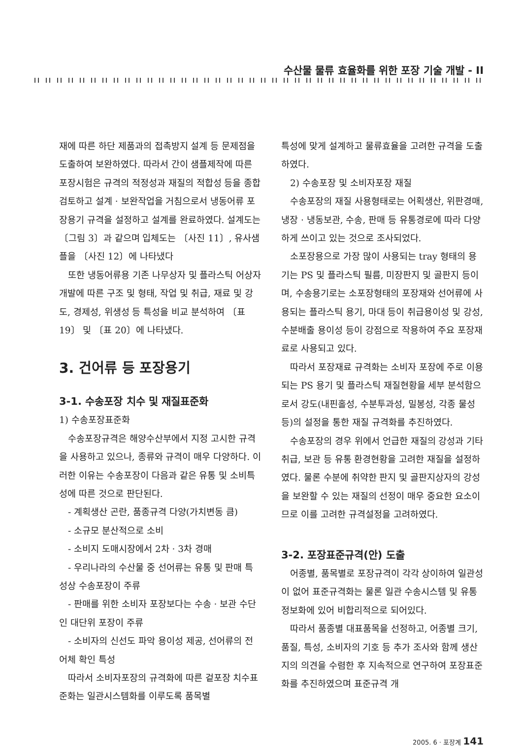수산물 물류 효율화를 위한 포장 기술 개발 - II
재에 따른 하단 제품과의 접촉방지 설계 등 문제점을 도출하여 보완하였다. 따라서 간이 샘플제작에 따른 포장시험은 규격의 적정성과 재질의 적합성 등을 종합검토하고 설계 · 보완작업을 거침으로서 냉동어류 포장용기 규격을 설정하고 설계를 완료하였다. 설계도는 〔그림 3〕과 같으며 입체도는 〔사진 11〕, 유사샘플을 〔사진 12〕에 나타냈다
또한 냉동어류용 기존 나무상자 및 플라스틱 어상자 개발에 따른 구조 및 형태, 작업 및 취급, 재료 및 강도, 경제성, 위생성 등 특성을 비교 분석하여 〔표 19〕 및 〔표 20〕에 나타냈다.
3. 건어류 등 포장용기
3-1. 수송포장 치수 및 재질표준화
1) 수송포장표준화
수송포장규격은 해양수산부에서 지정 고시한 규격을 사용하고 있으나, 종류와 규격이 매우 다양하다. 이러한 이유는 수송포장이 다음과 같은 유통 및 소비특성에 따른 것으로 판단된다.
- 계획생산 곤란, 품종규격 다양(가치변동 큼)
- 소규모 분산적으로 소비
- 소비지 도매시장에서 2차 · 3차 경매
- 우리나라의 수산물 중 선어류는 유통 및 판매 특성상 수송포장이 주류
- 판매를 위한 소비자 포장보다는 수송 · 보관 수단인 대단위 포장이 주류
- 소비자의 신선도 파악 용이성 제공, 선어류의 전어체 확인 특성
따라서 소비자포장의 규격화에 따른 겉포장 치수표준화는 일관시스템화를 이루도록 품목별
특성에 맞게 설계하고 물류효율을 고려한 규격을 도출하였다.
2) 수송포장 및 소비자포장 재질
수송포장의 재질 사용형태로는 어획생산, 위판경매, 냉장 · 냉동보관, 수송, 판매 등 유통경로에 따라 다양하게 쓰이고 있는 것으로 조사되었다.
소포장용으로 가장 많이 사용되는 tray 형태의 용기는 PS 및 플라스틱 필름, 미장판지 및 골판지 등이며, 수송용기로는 소포장형태의 포장재와 선어류에 사용되는 플라스틱 용기, 마대 등이 취급용이성 및 강성, 수분배출 용이성 등이 강점으로 작용하여 주요 포장재료로 사용되고 있다.
따라서 포장재료 규격화는 소비자 포장에 주로 이용되는 PS 용기 및 플라스틱 재질현황을 세부 분석함으로서 강도(내핀홀성, 수분투과성, 밀봉성, 각종 물성 등)의 설정을 통한 재질 규격화를 추진하였다.
수송포장의 경우 위에서 언급한 재질의 강성과 기타 취급, 보관 등 유통 환경현황을 고려한 재질을 설정하였다. 물론 수분에 취약한 판지 및 골판지상자의 강성을 보완할 수 있는 재질의 선정이 매우 중요한 요소이므로 이를 고려한 규격설정을 고려하였다.
3-2. 포장표준규격(안) 도출
어종별, 품목별로 포장규격이 각각 상이하여 일관성이 없어 표준규격화는 물론 일관 수송시스템 및 유통정보화에 있어 비합리적으로 되어있다.
따라서 품종별 대표품목을 선정하고, 어종별 크기, 품질, 특성, 소비자의 기호 등 추가 조사와 함께 생산지의 의견을 수렴한 후 지속적으로 연구하여 포장표준화를 추진하였으며 표준규격 개
2005. 6 · 포장계 141